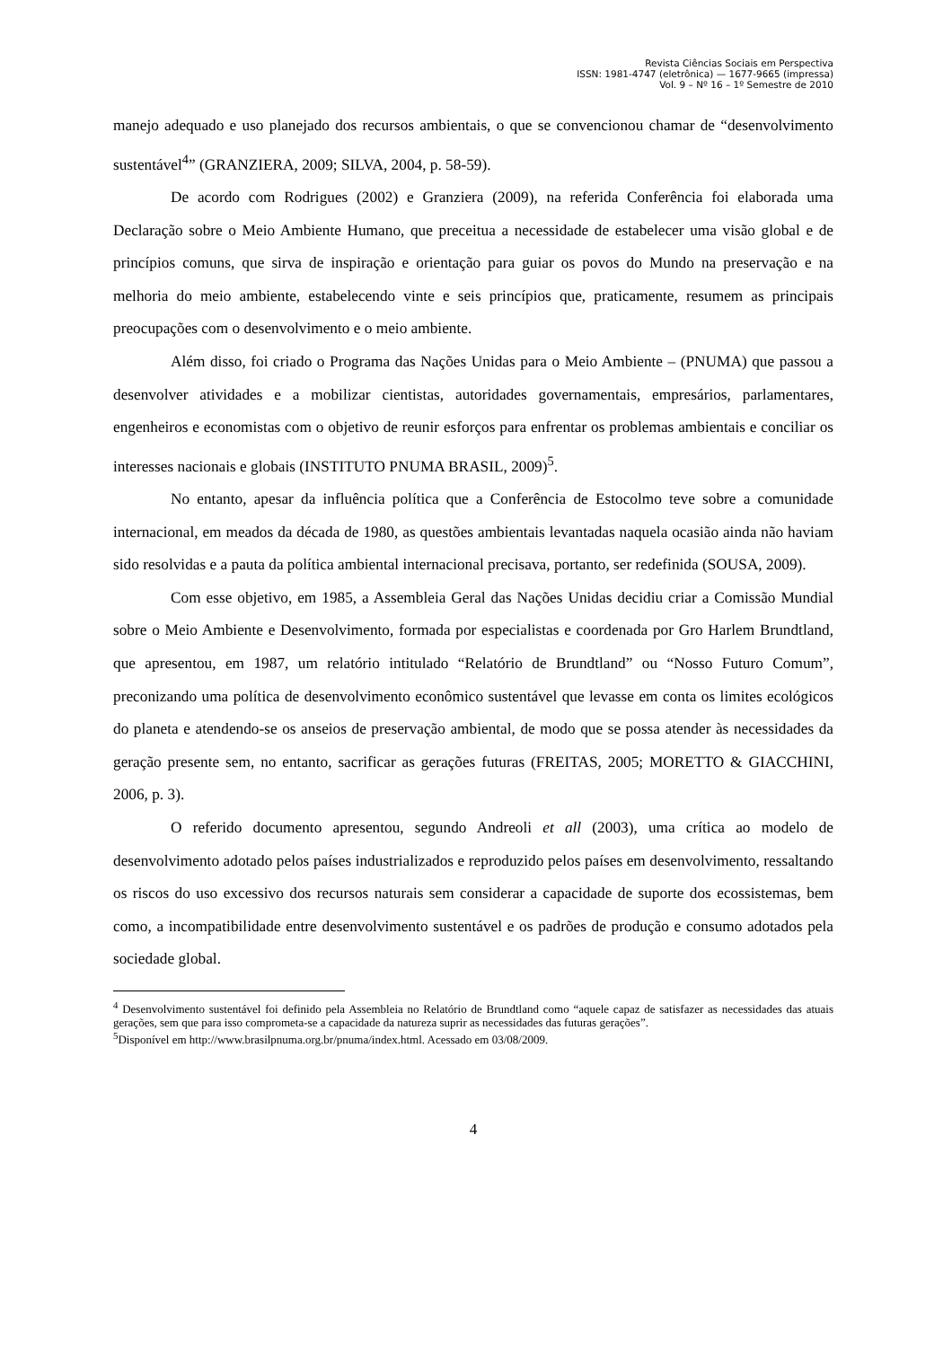Revista Ciências Sociais em Perspectiva
ISSN: 1981-4747 (eletrônica) — 1677-9665 (impressa)
Vol. 9 – Nº 16 – 1º Semestre de 2010
manejo adequado e uso planejado dos recursos ambientais, o que se convencionou chamar de “desenvolvimento sustentável<sup>4</sup>” (GRANZIERA, 2009; SILVA, 2004, p. 58-59).
De acordo com Rodrigues (2002) e Granziera (2009), na referida Conferência foi elaborada uma Declaração sobre o Meio Ambiente Humano, que preceitua a necessidade de estabelecer uma visão global e de princípios comuns, que sirva de inspiração e orientação para guiar os povos do Mundo na preservação e na melhoria do meio ambiente, estabelecendo vinte e seis princípios que, praticamente, resumem as principais preocupações com o desenvolvimento e o meio ambiente.
Além disso, foi criado o Programa das Nações Unidas para o Meio Ambiente – (PNUMA) que passou a desenvolver atividades e a mobilizar cientistas, autoridades governamentais, empresários, parlamentares, engenheiros e economistas com o objetivo de reunir esforços para enfrentar os problemas ambientais e conciliar os interesses nacionais e globais (INSTITUTO PNUMA BRASIL, 2009)<sup>5</sup>.
No entanto, apesar da influência política que a Conferência de Estocolmo teve sobre a comunidade internacional, em meados da década de 1980, as questões ambientais levantadas naquela ocasião ainda não haviam sido resolvidas e a pauta da política ambiental internacional precisava, portanto, ser redefinida (SOUSA, 2009).
Com esse objetivo, em 1985, a Assembleia Geral das Nações Unidas decidiu criar a Comissão Mundial sobre o Meio Ambiente e Desenvolvimento, formada por especialistas e coordenada por Gro Harlem Brundtland, que apresentou, em 1987, um relatório intitulado “Relatório de Brundtland” ou “Nosso Futuro Comum”, preconizando uma política de desenvolvimento econômico sustentável que levasse em conta os limites ecológicos do planeta e atendendo-se os anseios de preservação ambiental, de modo que se possa atender às necessidades da geração presente sem, no entanto, sacrificar as gerações futuras (FREITAS, 2005; MORETTO & GIACCHINI, 2006, p. 3).
O referido documento apresentou, segundo Andreoli et all (2003), uma crítica ao modelo de desenvolvimento adotado pelos países industrializados e reproduzido pelos países em desenvolvimento, ressaltando os riscos do uso excessivo dos recursos naturais sem considerar a capacidade de suporte dos ecossistemas, bem como, a incompatibilidade entre desenvolvimento sustentável e os padrões de produção e consumo adotados pela sociedade global.
<sup>4</sup> Desenvolvimento sustentável foi definido pela Assembleia no Relatório de Brundtland como “aquele capaz de satisfazer as necessidades das atuais gerações, sem que para isso comprometa-se a capacidade da natureza suprir as necessidades das futuras gerações”.
<sup>5</sup> Disponível em http://www.brasilpnuma.org.br/pnuma/index.html. Acessado em 03/08/2009.
4